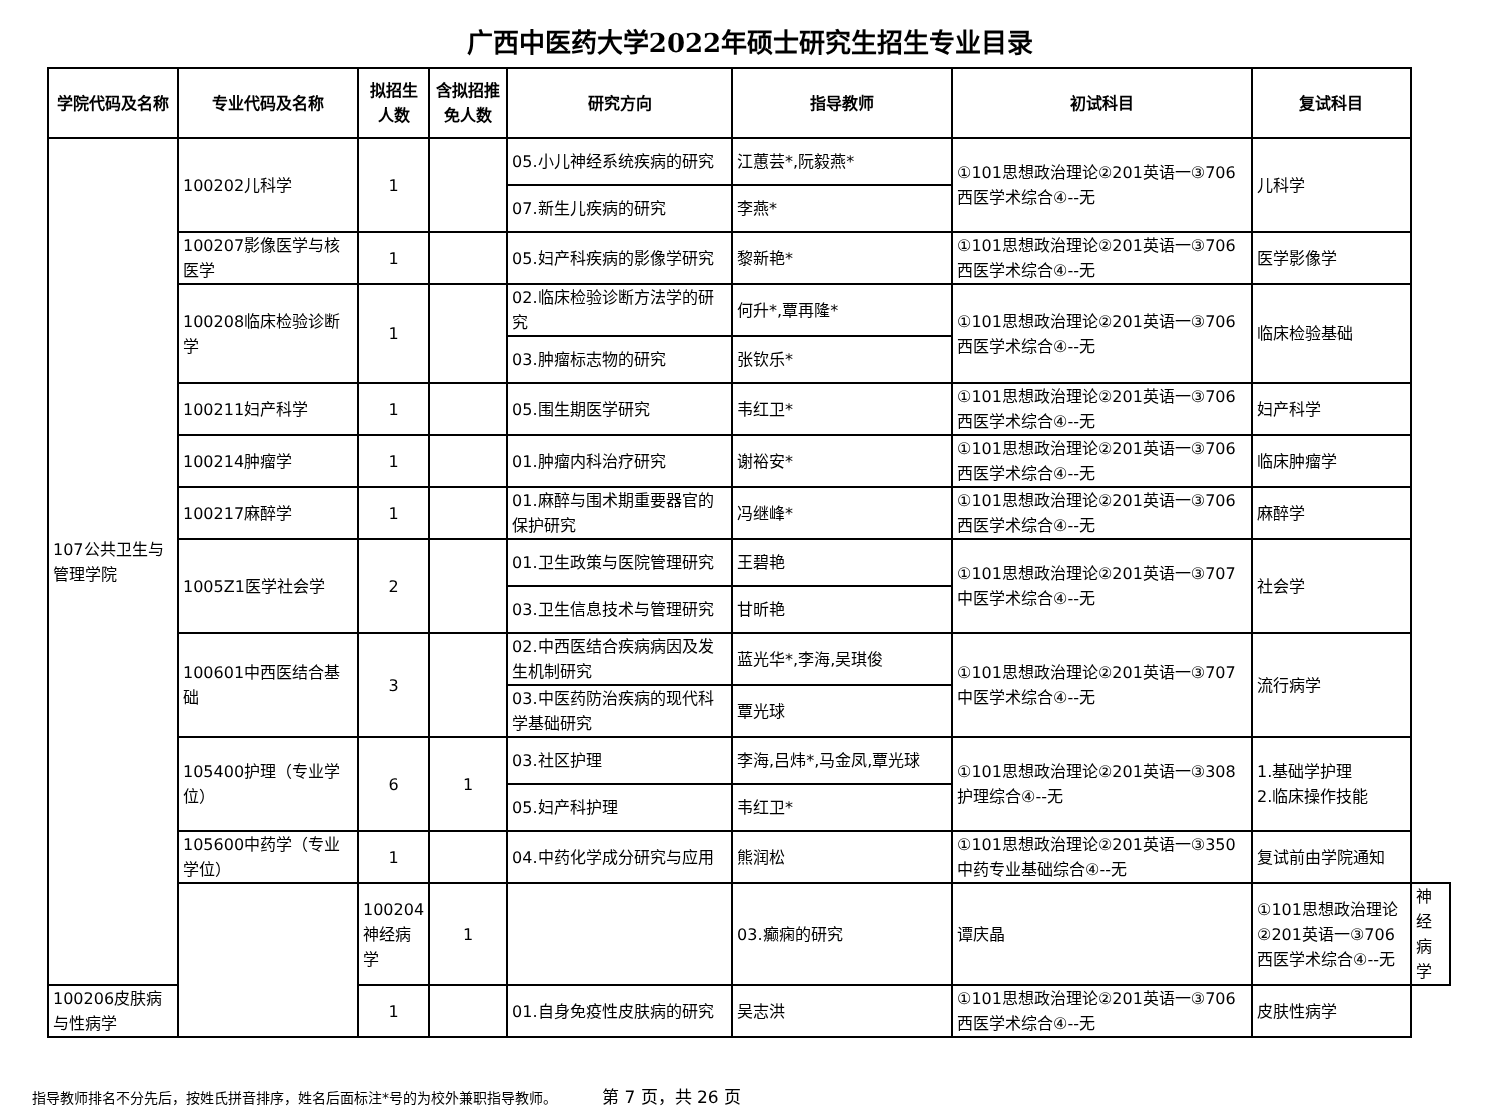广西中医药大学2022年硕士研究生招生专业目录
| 学院代码及名称 | 专业代码及名称 | 拟招生人数 | 含拟招推免人数 | 研究方向 | 指导教师 | 初试科目 | 复试科目 | |
| --- | --- | --- | --- | --- | --- | --- | --- | --- |
| 107公共卫生与管理学院 | 100202儿科学 | 1 | | 05.小儿神经系统疾病的研究 | 江蕙芸*,阮毅燕* | ①101思想政治理论②201英语一③706西医学术综合④--无 | 儿科学 | |
| | | | | 07.新生儿疾病的研究 | 李燕* | | | |
| | 100207影像医学与核医学 | 1 | | 05.妇产科疾病的影像学研究 | 黎新艳* | ①101思想政治理论②201英语一③706西医学术综合④--无 | 医学影像学 | |
| | 100208临床检验诊断学 | 1 | | 02.临床检验诊断方法学的研究 | 何升*,覃再隆* | ①101思想政治理论②201英语一③706西医学术综合④--无 | 临床检验基础 | |
| | | | | 03.肿瘤标志物的研究 | 张钦乐* | | | |
| | 100211妇产科学 | 1 | | 05.围生期医学研究 | 韦红卫* | ①101思想政治理论②201英语一③706西医学术综合④--无 | 妇产科学 | |
| | 100214肿瘤学 | 1 | | 01.肿瘤内科治疗研究 | 谢裕安* | ①101思想政治理论②201英语一③706西医学术综合④--无 | 临床肿瘤学 | |
| | 100217麻醉学 | 1 | | 01.麻醉与围术期重要器官的保护研究 | 冯继峰* | ①101思想政治理论②201英语一③706西医学术综合④--无 | 麻醉学 | |
| | 1005Z1医学社会学 | 2 | | 01.卫生政策与医院管理研究 | 王碧艳 | ①101思想政治理论②201英语一③707中医学术综合④--无 | 社会学 | |
| | | | | 03.卫生信息技术与管理研究 | 甘昕艳 | | | |
| | 100601中西医结合基础 | 3 | | 02.中西医结合疾病病因及发生机制研究 | 蓝光华*,李海,吴琪俊 | ①101思想政治理论②201英语一③707中医学术综合④--无 | 流行病学 | |
| | | | | 03.中医药防治疾病的现代科学基础研究 | 覃光球 | | | |
| | 105400护理（专业学位） | 6 | 1 | 03.社区护理 | 李海,吕炜*,马金凤,覃光球 | ①101思想政治理论②201英语一③308护理综合④--无 | 1.基础学护理 2.临床操作技能 | |
| | | | | 05.妇产科护理 | 韦红卫* | | | |
| | 105600中药学（专业学位） | 1 | | 04.中药化学成分研究与应用 | 熊润松 | ①101思想政治理论②201英语一③350中药专业基础综合④--无 | 复试前由学院通知 | |
| | | 100204神经病学 | 1 | | 03.癫痫的研究 | 谭庆晶 | ①101思想政治理论②201英语一③706西医学术综合④--无 | 神经病学 |
| 100206皮肤病与性病学 | | 1 | | 01.自身免疫性皮肤病的研究 | 吴志洪 | ①101思想政治理论②201英语一③706西医学术综合④--无 | 皮肤性病学 | |
指导教师排名不分先后，按姓氏拼音排序，姓名后面标注*号的为校外兼职指导教师。 第 7 页，共 26 页